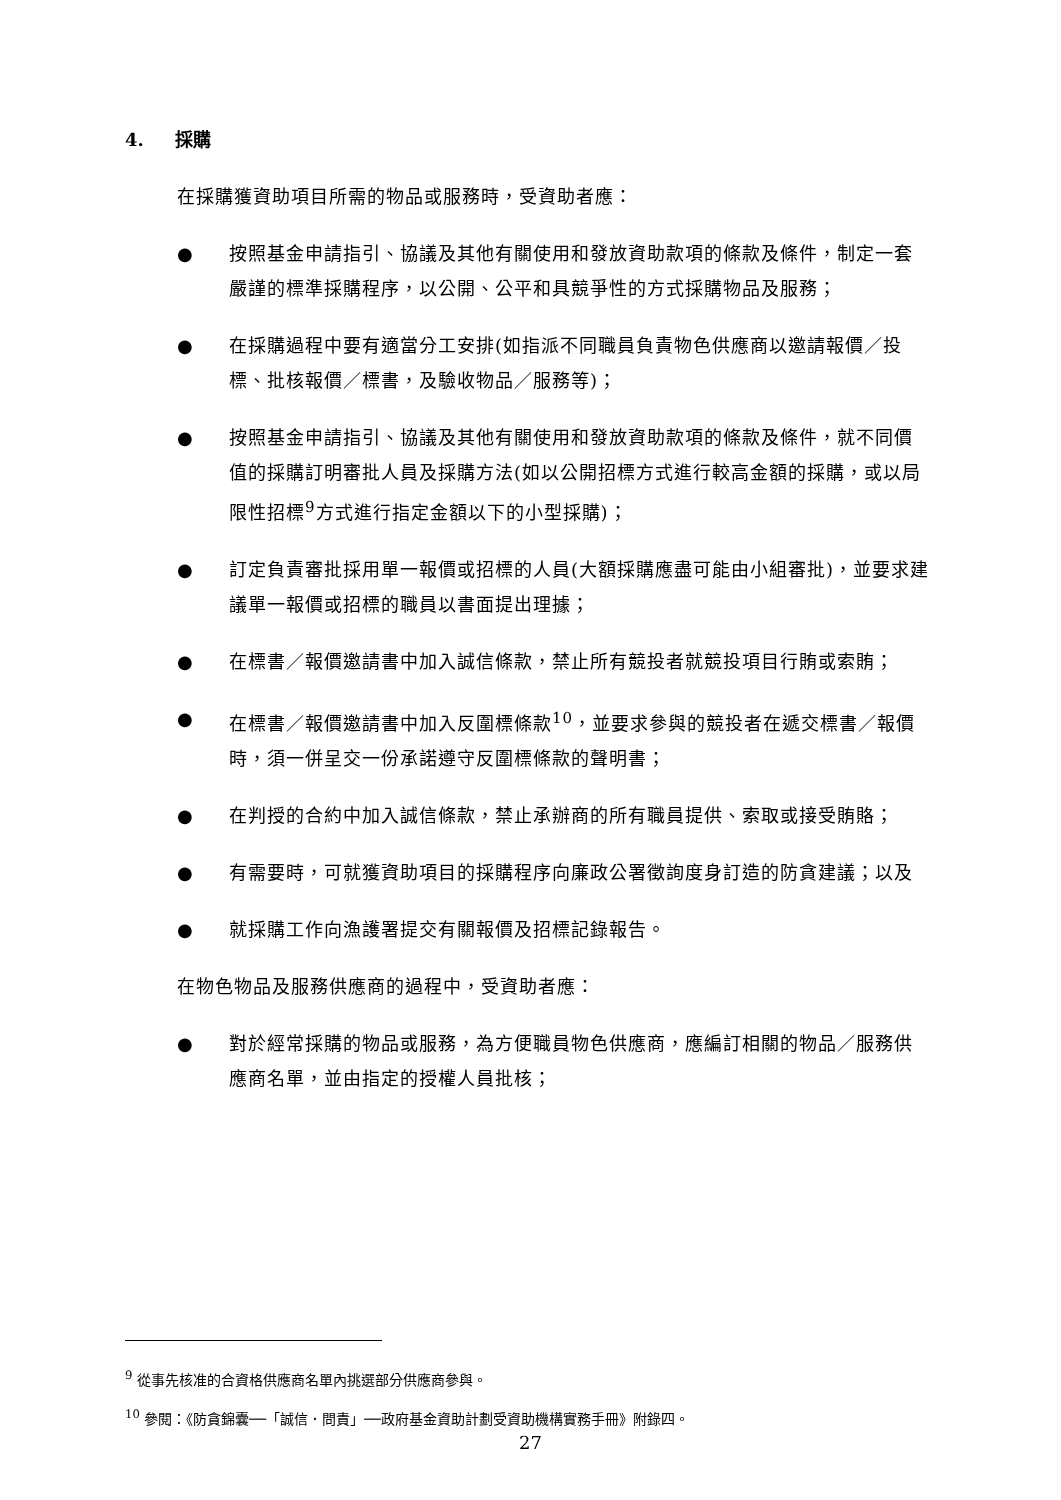4. 採購
在採購獲資助項目所需的物品或服務時，受資助者應：
● 按照基金申請指引、協議及其他有關使用和發放資助款項的條款及條件，制定一套嚴謹的標準採購程序，以公開、公平和具競爭性的方式採購物品及服務；
● 在採購過程中要有適當分工安排(如指派不同職員負責物色供應商以邀請報價／投標、批核報價／標書，及驗收物品／服務等)；
● 按照基金申請指引、協議及其他有關使用和發放資助款項的條款及條件，就不同價值的採購訂明審批人員及採購方法(如以公開招標方式進行較高金額的採購，或以局限性招標<sup>9</sup>方式進行指定金額以下的小型採購)；
● 訂定負責審批採用單一報價或招標的人員(大額採購應盡可能由小組審批)，並要求建議單一報價或招標的職員以書面提出理據；
● 在標書／報價邀請書中加入誠信條款，禁止所有競投者就競投項目行賄或索賄；
● 在標書／報價邀請書中加入反圍標條款<sup>10</sup>，並要求參與的競投者在遞交標書／報價時，須一併呈交一份承諾遵守反圍標條款的聲明書；
● 在判授的合約中加入誠信條款，禁止承辦商的所有職員提供、索取或接受賄賂；
● 有需要時，可就獲資助項目的採購程序向廉政公署徵詢度身訂造的防貪建議；以及
● 就採購工作向漁護署提交有關報價及招標記錄報告。
在物色物品及服務供應商的過程中，受資助者應：
● 對於經常採購的物品或服務，為方便職員物色供應商，應編訂相關的物品／服務供應商名單，並由指定的授權人員批核；
<sup>9</sup> 從事先核准的合資格供應商名單內挑選部分供應商參與。
<sup>10</sup> 參閱：《防貪錦囊──「誠信．問責」──政府基金資助計劃受資助機構實務手冊》附錄四。
27